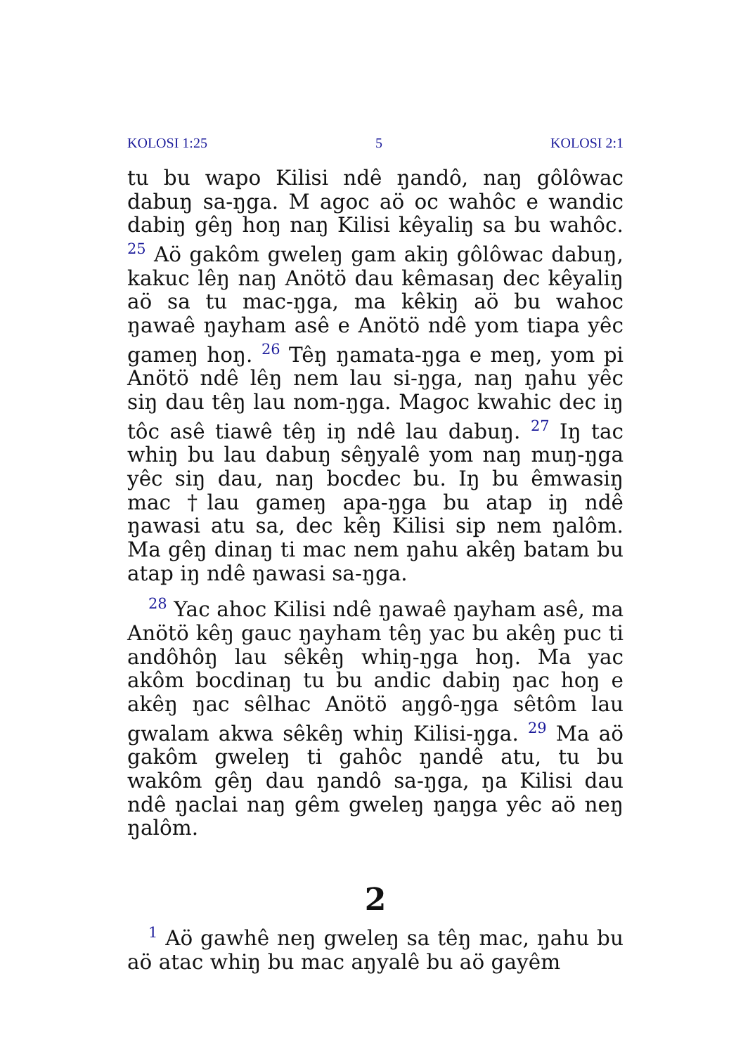KOLOSI 1:25 5 KOLOSI 2:1
tu bu wapo Kilisi ndê ŋandô, naŋ gôlôwac dabuŋ sa-ŋga. M agoc aö oc wahôc e wandic dabiŋ gêŋ hoŋ naŋ Kilisi kêyaliŋ sa bu wahôc. <sup>25</sup> Aö gakôm gweleŋ gam akiŋ gôlôwac dabuŋ, kakuc lêŋ naŋ Anötö dau kêmasaŋ dec kêyaliŋ aö sa tu mac-ŋga, ma kêkiŋ aö bu wahoc ŋawaê ŋayham asê e Anötö ndê yom tiapa yêc gameŋ hoŋ. <sup>26</sup> Têŋ ŋamata-ŋga e meŋ, yom pi Anötö ndê lêŋ nem lau si-ŋga, naŋ ŋahu yêc siŋ dau têŋ lau nom-ŋga. Magoc kwahic dec iŋ tôc asê tiawê têŋ iŋ ndê lau dabuŋ. <sup>27</sup> Iŋ tac whiŋ bu lau dabuŋ sêŋyalê yom naŋ muŋ-ŋga yêc siŋ dau, naŋ bocdec bu. Iŋ bu êmwasiŋ mac †lau gameŋ apa-ŋga bu atap iŋ ndê ŋawasi atu sa, dec kêŋ Kilisi sip nem ŋalôm. Ma gêŋ dinaŋ ti mac nem ŋahu akêŋ batam bu atap iŋ ndê ŋawasi sa-ŋga.
<sup>28</sup> Yac ahoc Kilisi ndê ŋawaê ŋayham asê, ma Anötö kêŋ gauc ŋayham têŋ yac bu akêŋ puc ti andôhôŋ lau sêkêŋ whiŋ-ŋga hoŋ. Ma yac akôm bocdinaŋ tu bu andic dabiŋ ŋac hoŋ e akêŋ ŋac sêlhac Anötö aŋgô-ŋga sêtôm lau gwalam akwa sêkêŋ whiŋ Kilisi-ŋga. <sup>29</sup> Ma aö gakôm gweleŋ ti gahôc ŋandê atu, tu bu wakôm gêŋ dau ŋandô sa-ŋga, ŋa Kilisi dau ndê ŋaclai naŋ gêm gweleŋ ŋaŋga yêc aö neŋ ŋalôm.
2
<sup>1</sup> Aö gawhê neŋ gweleŋ sa têŋ mac, ŋahu bu aö atac whiŋ bu mac aŋyalê bu aö gayêm